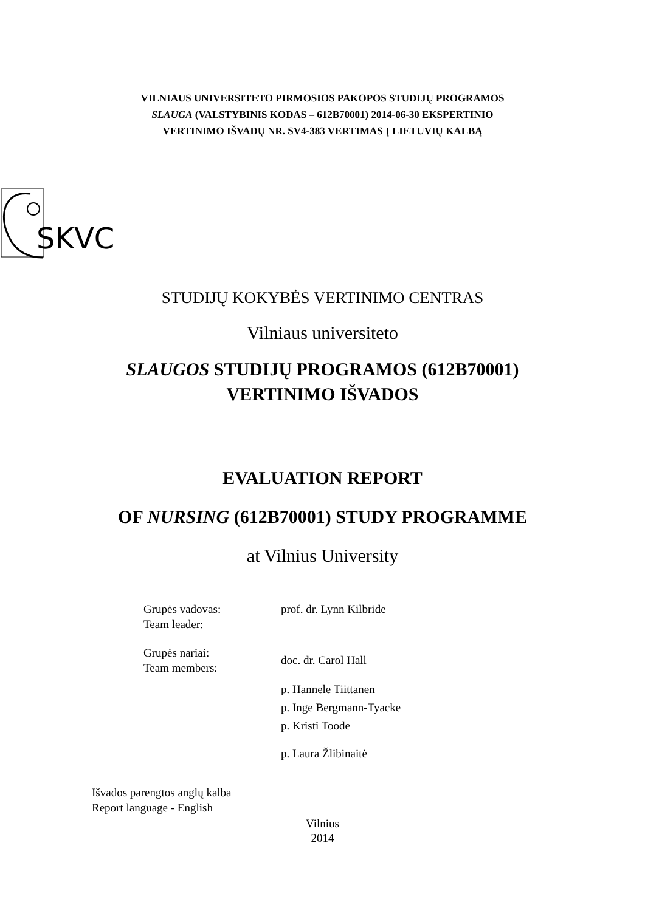VILNIAUS UNIVERSITETO PIRMOSIOS PAKOPOS STUDIJŲ PROGRAMOS
SLAUGA (VALSTYBINIS KODAS – 612B70001) 2014-06-30 EKSPERTINIO
VERTINIMO IŠVADŲ NR. SV4-383 VERTIMAS Į LIETUVIŲ KALBĄ
SKVC
STUDIJŲ KOKYBĖS VERTINIMO CENTRAS
Vilniaus universiteto
SLAUGOS STUDIJŲ PROGRAMOS (612B70001)
VERTINIMO IŠVADOS
EVALUATION REPORT
OF NURSING (612B70001) STUDY PROGRAMME
at Vilnius University
Grupės vadovas:
Team leader:
prof. dr. Lynn Kilbride
Grupės nariai:
Team members:
doc. dr. Carol Hall
p. Hannele Tiittanen
p. Inge Bergmann-Tyacke
p. Kristi Toode
p. Laura Žlibinaitė
Išvados parengtos anglų kalba
Report language - English
Vilnius
2014